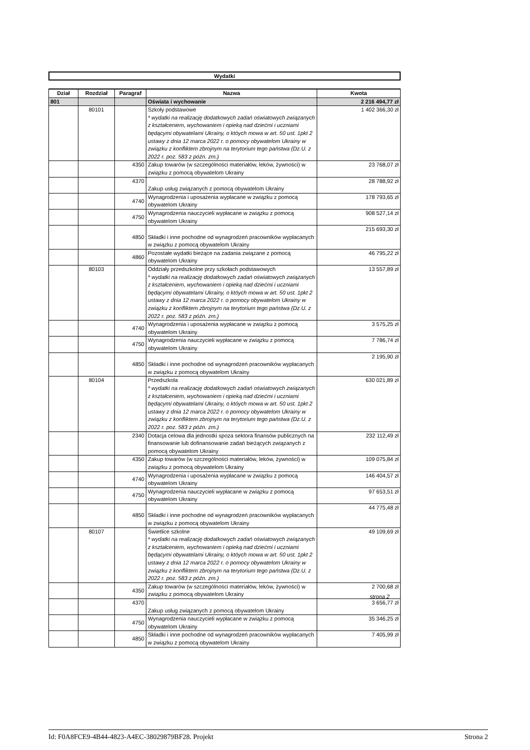Wydatki
| Dział | Rozdział | Paragraf | Nazwa | Kwota |
| --- | --- | --- | --- | --- |
| 801 | | | Oświata i wychowanie | 2 216 494,77 zł |
| | 80101 | | Szkoły podstawowe * wydatki na realizację dodatkowych zadań oświatowych związanych z kształceniem, wychowaniem i opieką nad dziećmi i uczniami będącymi obywatelami Ukrainy, o któych mowa w art. 50 ust. 1pkt 2 ustawy z dnia 12 marca 2022 r. o pomocy obywatelom Ukrainy w związku z konfliktem zbrojnym na terytorium tego państwa (Dz.U. z 2022 r. poz. 583 z późn. zm.) | 1 402 366,30 zł |
| | | 4350 | Zakup towarów (w szczególności materiałów, leków, żywności) w związku z pomocą obywatelom Ukrainy | 23 768,07 zł |
| | | 4370 | Zakup usług związanych z pomocą obywatelom Ukrainy | 28 788,92 zł |
| | | 4740 | Wynagrodzenia i uposażenia wypłacane w związku z pomocą obywatelom Ukrainy | 178 793,65 zł |
| | | 4750 | Wynagrodzenia nauczycieli wypłacane w związku z pomocą obywatelom Ukrainy | 908 527,14 zł |
| | | 4850 | Składki i inne pochodne od wynagrodzeń pracowników wypłacanych w związku z pomocą obywatelom Ukrainy | 215 693,30 zł |
| | | 4860 | Pozostałe wydatki bieżące na zadania związane z pomocą obywatelom Ukrainy | 46 795,22 zł |
| | 80103 | | Oddziały przedszkolne przy szkołach podstawowych * wydatki na realizację dodatkowych zadań oświatowych związanych z kształceniem, wychowaniem i opieką nad dziećmi i uczniami będącymi obywatelami Ukrainy, o któych mowa w art. 50 ust. 1pkt 2 ustawy z dnia 12 marca 2022 r. o pomocy obywatelom Ukrainy w związku z konfliktem zbrojnym na terytorium tego państwa (Dz.U. z 2022 r. poz. 583 z późn. zm.) | 13 557,89 zł |
| | | 4740 | Wynagrodzenia i uposażenia wypłacane w związku z pomocą obywatelom Ukrainy | 3 575,25 zł |
| | | 4750 | Wynagrodzenia nauczycieli wypłacane w związku z pomocą obywatelom Ukrainy | 7 786,74 zł |
| | | 4850 | Składki i inne pochodne od wynagrodzeń pracowników wypłacanych w związku z pomocą obywatelom Ukrainy | 2 195,90 zł |
| | 80104 | | Przedszkola * wydatki na realizację dodatkowych zadań oświatowych związanych z kształceniem, wychowaniem i opieką nad dziećmi i uczniami będącymi obywatelami Ukrainy, o któych mowa w art. 50 ust. 1pkt 2 ustawy z dnia 12 marca 2022 r. o pomocy obywatelom Ukrainy w związku z konfliktem zbrojnym na terytorium tego państwa (Dz.U. z 2022 r. poz. 583 z późn. zm.) | 630 021,89 zł |
| | | 2340 | Dotacja celowa dla jednostki spoza sektora finansów publicznych na finansowanie lub dofinansowanie zadań bieżących związanych z pomocą obywatelom Ukrainy | 232 112,49 zł |
| | | 4350 | Zakup towarów (w szczególności materiałów, leków, żywności) w związku z pomocą obywatelom Ukrainy | 109 075,84 zł |
| | | 4740 | Wynagrodzenia i uposażenia wypłacane w związku z pomocą obywatelom Ukrainy | 146 404,57 zł |
| | | 4750 | Wynagrodzenia nauczycieli wypłacane w związku z pomocą obywatelom Ukrainy | 97 653,51 zł |
| | | 4850 | Składki i inne pochodne od wynagrodzeń pracowników wypłacanych w związku z pomocą obywatelom Ukrainy | 44 775,48 zł |
| | 80107 | | Świetlice szkolne * wydatki na realizację dodatkowych zadań oświatowych związanych z kształceniem, wychowaniem i opieką nad dziećmi i uczniami będącymi obywatelami Ukrainy, o któych mowa w art. 50 ust. 1pkt 2 ustawy z dnia 12 marca 2022 r. o pomocy obywatelom Ukrainy w związku z konfliktem zbrojnym na terytorium tego państwa (Dz.U. z 2022 r. poz. 583 z późn. zm.) | 49 109,69 zł |
| | | 4350 | Zakup towarów (w szczególności materiałów, leków, żywności) w związku z pomocą obywatelom Ukrainy | 2 700,68 zł |
| | | 4370 | Zakup usług związanych z pomocą obywatelom Ukrainy | 3 656,77 zł |
| | | 4750 | Wynagrodzenia nauczycieli wypłacane w związku z pomocą obywatelom Ukrainy | 35 346,25 zł |
| | | 4850 | Składki i inne pochodne od wynagrodzeń pracowników wypłacanych w związku z pomocą obywatelom Ukrainy | 7 405,99 zł |
strona 2
Id: F0A8FCE9-4B44-4823-A4EC-38029879BF28. Projekt Strona 2